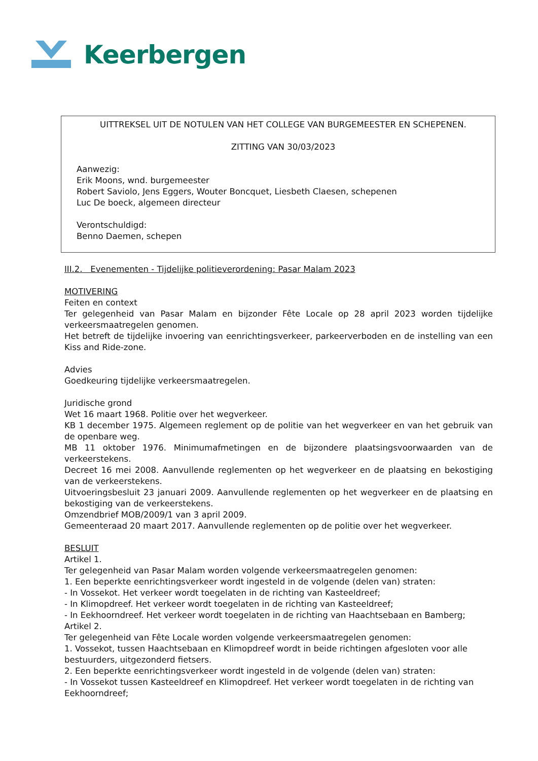Keerbergen
UITTREKSEL UIT DE NOTULEN VAN HET COLLEGE VAN BURGEMEESTER EN SCHEPENEN.
ZITTING VAN 30/03/2023
Aanwezig:
Erik Moons, wnd. burgemeester
Robert Saviolo, Jens Eggers, Wouter Boncquet, Liesbeth Claesen, schepenen
Luc De boeck, algemeen directeur
Verontschuldigd:
Benno Daemen, schepen
III.2. Evenementen - Tijdelijke politieverordening: Pasar Malam 2023
MOTIVERING
Feiten en context
Ter gelegenheid van Pasar Malam en bijzonder Fête Locale op 28 april 2023 worden tijdelijke verkeersmaatregelen genomen.
Het betreft de tijdelijke invoering van eenrichtingsverkeer, parkeerverboden en de instelling van een Kiss and Ride-zone.
Advies
Goedkeuring tijdelijke verkeersmaatregelen.
Juridische grond
Wet 16 maart 1968. Politie over het wegverkeer.
KB 1 december 1975. Algemeen reglement op de politie van het wegverkeer en van het gebruik van de openbare weg.
MB 11 oktober 1976. Minimumafmetingen en de bijzondere plaatsingsvoorwaarden van de verkeerstekens.
Decreet 16 mei 2008. Aanvullende reglementen op het wegverkeer en de plaatsing en bekostiging van de verkeerstekens.
Uitvoeringsbesluit 23 januari 2009. Aanvullende reglementen op het wegverkeer en de plaatsing en bekostiging van de verkeerstekens.
Omzendbrief MOB/2009/1 van 3 april 2009.
Gemeenteraad 20 maart 2017. Aanvullende reglementen op de politie over het wegverkeer.
BESLUIT
Artikel 1.
Ter gelegenheid van Pasar Malam worden volgende verkeersmaatregelen genomen:
1. Een beperkte eenrichtingsverkeer wordt ingesteld in de volgende (delen van) straten:
- In Vossekot. Het verkeer wordt toegelaten in de richting van Kasteeldreef;
- In Klimopdreef. Het verkeer wordt toegelaten in de richting van Kasteeldreef;
- In Eekhoorndreef. Het verkeer wordt toegelaten in de richting van Haachtsebaan en Bamberg;
Artikel 2.
Ter gelegenheid van Fête Locale worden volgende verkeersmaatregelen genomen:
1. Vossekot, tussen Haachtsebaan en Klimopdreef wordt in beide richtingen afgesloten voor alle bestuurders, uitgezonderd fietsers.
2. Een beperkte eenrichtingsverkeer wordt ingesteld in de volgende (delen van) straten:
- In Vossekot tussen Kasteeldreef en Klimopdreef. Het verkeer wordt toegelaten in de richting van Eekhoorndreef;